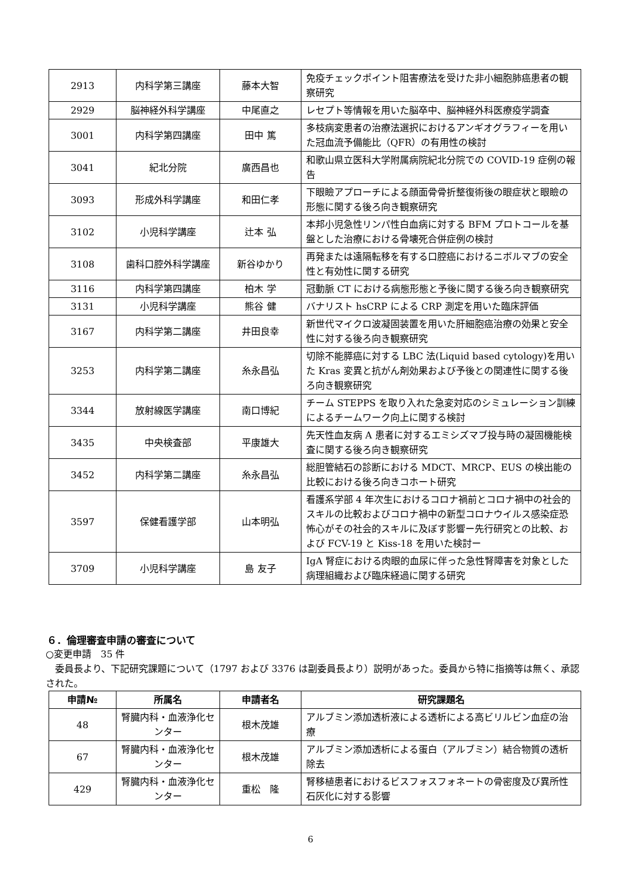| 2913 | 内科学第三講座 | 藤本大智 | 免疫チェックポイント阻害療法を受けた非小細胞肺癌患者の観察研究 |
| 2929 | 脳神経外科学講座 | 中尾直之 | レセプト等情報を用いた脳卒中、脳神経外科医療疫学調査 |
| 3001 | 内科学第四講座 | 田中 篤 | 多枝病変患者の治療法選択におけるアンギオグラフィーを用いた冠血流予備能比（QFR）の有用性の検討 |
| 3041 | 紀北分院 | 廣西昌也 | 和歌山県立医科大学附属病院紀北分院での COVID-19 症例の報告 |
| 3093 | 形成外科学講座 | 和田仁孝 | 下眼瞼アプローチによる顔面骨骨折整復術後の眼症状と眼瞼の形態に関する後ろ向き観察研究 |
| 3102 | 小児科学講座 | 辻本 弘 | 本邦小児急性リンパ性白血病に対する BFM プロトコールを基盤とした治療における骨壊死合併症例の検討 |
| 3108 | 歯科口腔外科学講座 | 新谷ゆかり | 再発または遠隔転移を有する口腔癌におけるニボルマブの安全性と有効性に関する研究 |
| 3116 | 内科学第四講座 | 柏木 学 | 冠動脈 CT における病態形態と予後に関する後ろ向き観察研究 |
| 3131 | 小児科学講座 | 熊谷 健 | バナリスト hsCRP による CRP 測定を用いた臨床評価 |
| 3167 | 内科学第二講座 | 井田良幸 | 新世代マイクロ波凝固装置を用いた肝細胞癌治療の効果と安全性に対する後ろ向き観察研究 |
| 3253 | 内科学第二講座 | 糸永昌弘 | 切除不能膵癌に対する LBC 法(Liquid based cytology)を用いた Kras 変異と抗がん剤効果および予後との関連性に関する後ろ向き観察研究 |
| 3344 | 放射線医学講座 | 南口博紀 | チーム STEPPS を取り入れた急変対応のシミュレーション訓練によるチームワーク向上に関する検討 |
| 3435 | 中央検査部 | 平康雄大 | 先天性血友病 A 患者に対するエミシズマブ投与時の凝固機能検査に関する後ろ向き観察研究 |
| 3452 | 内科学第二講座 | 糸永昌弘 | 総胆管結石の診断における MDCT、MRCP、EUS の検出能の比較における後ろ向きコホート研究 |
| 3597 | 保健看護学部 | 山本明弘 | 看護系学部 4 年次生におけるコロナ禍前とコロナ禍中の社会的スキルの比較およびコロナ禍中の新型コロナウイルス感染症恐怖心がその社会的スキルに及ぼす影響ー先行研究との比較、および FCV-19 と Kiss-18 を用いた検討ー |
| 3709 | 小児科学講座 | 島 友子 | IgA 腎症における肉眼的血尿に伴った急性腎障害を対象とした病理組織および臨床経過に関する研究 |
６．倫理審査申請の審査について
○変更申請　35 件
　委員長より、下記研究課題について（1797 および 3376 は副委員長より）説明があった。委員から特に指摘等は無く、承認された。
| 申請№ | 所属名 | 申請者名 | 研究課題名 |
| --- | --- | --- | --- |
| 48 | 腎臓内科・血液浄化センター | 根木茂雄 | アルブミン添加透析液による透析による高ビリルビン血症の治療 |
| 67 | 腎臓内科・血液浄化センター | 根木茂雄 | アルブミン添加透析による蛋白（アルブミン）結合物質の透析除去 |
| 429 | 腎臓内科・血液浄化センター | 重松 隆 | 腎移植患者におけるビスフォスフォネートの骨密度及び異所性石灰化に対する影響 |
6